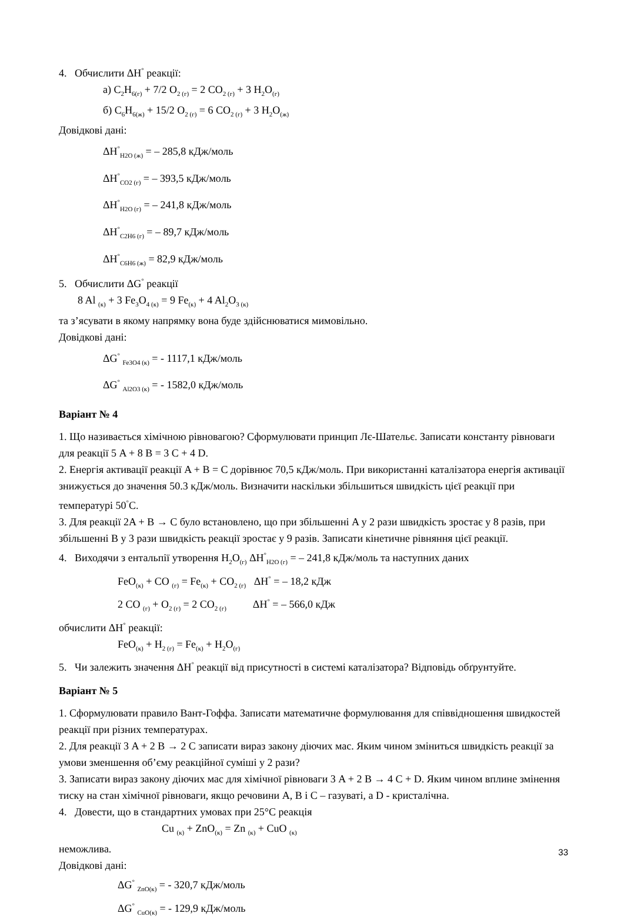4. Обчислити ΔH<sup>°</sup> реакції:
а) C<sub>2</sub>H<sub>6(г)</sub> + 7/2 O<sub>2 (г)</sub> = 2 CO<sub>2 (г)</sub> + 3 H<sub>2</sub>O<sub>(г)</sub>
б) C<sub>6</sub>H<sub>6(ж)</sub> + 15/2 O<sub>2 (г)</sub> = 6 CO<sub>2 (г)</sub> + 3 H<sub>2</sub>O<sub>(ж)</sub>
Довідкові дані:
ΔH<sup>°</sup><sub>H2O (ж)</sub> = – 285,8 кДж/моль
ΔH<sup>°</sup><sub>CO2 (г)</sub> = – 393,5 кДж/моль
ΔH<sup>°</sup><sub>H2O (г)</sub> = – 241,8 кДж/моль
ΔH<sup>°</sup><sub>C2H6 (г)</sub> = – 89,7 кДж/моль
ΔH<sup>°</sup><sub>C6H6 (ж)</sub> = 82,9 кДж/моль
5. Обчислити ΔG<sup>°</sup> реакції
8 Al <sub>(к)</sub> + 3 Fe<sub>3</sub>O<sub>4 (к)</sub> = 9 Fe<sub>(к)</sub> + 4 Al<sub>2</sub>O<sub>3 (к)</sub>
та з’ясувати в якому напрямку вона буде здійснюватися мимовільно.
Довідкові дані:
ΔG<sup>°</sup> <sub>Fe3O4 (к)</sub> = - 1117,1 кДж/моль
ΔG<sup>°</sup> <sub>Al2O3 (к)</sub> = - 1582,0 кДж/моль
Варіант № 4
1. Що називається хімічною рівновагою? Сформулювати принцип Лє-Шательє. Записати константу рівноваги для реакції 5 A + 8 B = 3 C + 4 D.
2. Енергія активації реакції A + B = C дорівнює 70,5 кДж/моль. При використанні каталізатора енергія активації знижується до значення 50.3 кДж/моль. Визначити наскільки збільшиться швидкість цієї реакції при температурі 50<sup>°</sup>C.
3. Для реакції 2A + B → C було встановлено, що при збільшенні A у 2 рази швидкість зростає у 8 разів, при збільшенні B у 3 рази швидкість реакції зростає у 9 разів. Записати кінетичне рівняння цієї реакції.
4. Виходячи з ентальпії утворення H<sub>2</sub>O<sub>(г)</sub> ΔH<sup>°</sup><sub>H2O (г)</sub> = – 241,8 кДж/моль та наступних даних
FeO<sub>(к)</sub> + CO <sub>(г)</sub> = Fe<sub>(к)</sub> + CO<sub>2 (г)</sub> ΔH<sup>°</sup> = – 18,2 кДж
2 CO <sub>(г)</sub> + O<sub>2 (г)</sub> = 2 CO<sub>2 (г)</sub> ΔH<sup>°</sup> = – 566,0 кДж
обчислити ΔH<sup>°</sup> реакції:
FeO<sub>(к)</sub> + H<sub>2 (г)</sub> = Fe<sub>(к)</sub> + H<sub>2</sub>O<sub>(г)</sub>
5. Чи залежить значення ΔH<sup>°</sup> реакції від присутності в системі каталізатора? Відповідь обґрунтуйте.
Варіант № 5
1. Сформулювати правило Вант-Гоффа. Записати математичне формулювання для співвідношення швидкостей реакції при різних температурах.
2. Для реакції 3 A + 2 B → 2 C записати вираз закону діючих мас. Яким чином зміниться швидкість реакції за умови зменшення об’єму реакційної суміші у 2 рази?
3. Записати вираз закону діючих мас для хімічної рівноваги 3 A + 2 B → 4 C + D. Яким чином вплине змінення тиску на стан хімічної рівноваги, якщо речовини A, B і C – газуваті, а D - кристалічна.
4. Довести, що в стандартних умовах при 25°C реакція
Cu <sub>(к)</sub> + ZnO<sub>(к)</sub> = Zn <sub>(к)</sub> + CuO <sub>(к)</sub>
неможлива.
Довідкові дані:
ΔG<sup>°</sup> <sub>ZnO(к)</sub> = - 320,7 кДж/моль
ΔG<sup>°</sup> <sub>CuO(к)</sub> = - 129,9 кДж/моль
33